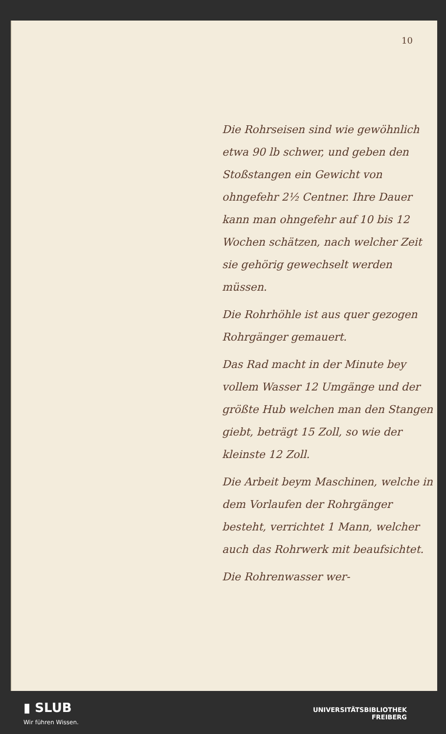10
Die Rohrseisen sind wie gewöhnlich etwa 90 lb schwer, und geben den Stoßstangen ein Gewicht von ohngefehr 2½ Centner. Ihre Dauer kann man ohngefehr auf 10 bis 12 Wochen schätzen, nach welcher Zeit sie gehörig gewechselt werden müssen.
Die Rohrhöhle ist aus quer gezogen Rohrgänger gemauert.
Das Rad macht in der Minute bey vollem Wasser 12 Umgänge und der größte Hub welchen man den Stangen giebt, beträgt 15 Zoll, so wie der kleinste 12 Zoll.
Die Arbeit beym Maschinen, welche in dem Vorlaufen der Rohrgänger besteht, verrichtet 1 Mann, welcher auch das Rohrwerk mit beaufsichtet.
Die Rohrenwasser wer-
▮ SLUB
Wir führen Wissen.
UNIVERSITÄTSBIBLIOTHEK
FREIBERG